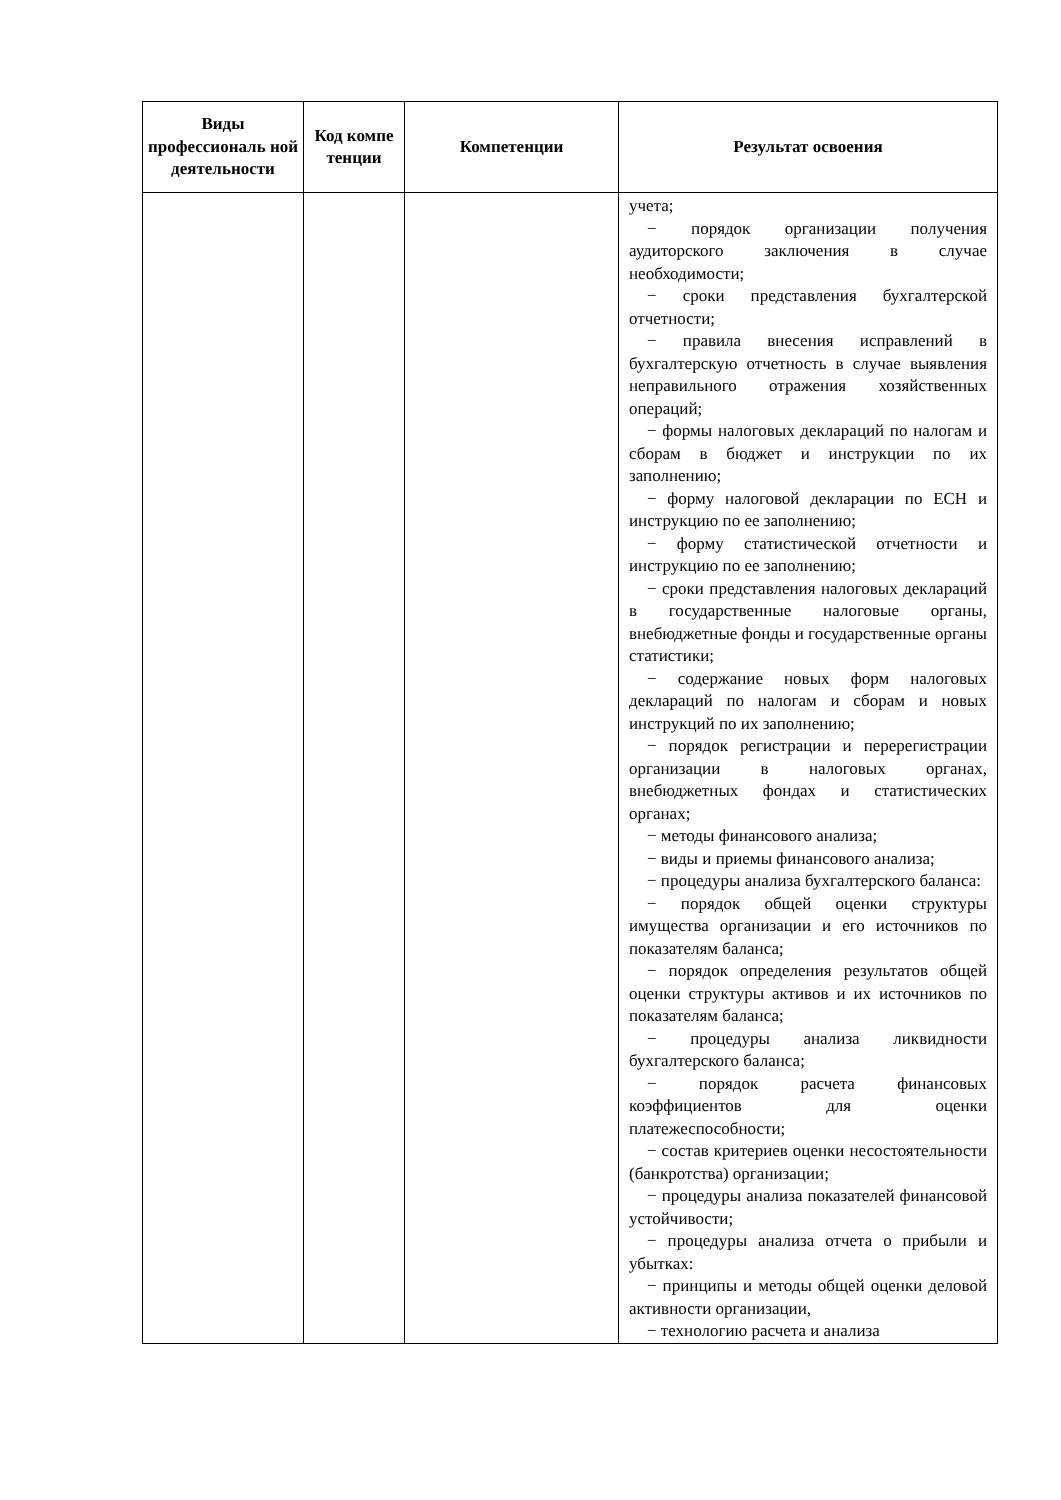| Виды профессиональ ной деятельности | Код компе тенции | Компетенции | Результат освоения |
| --- | --- | --- | --- |
| | | | учета; − порядок организации получения аудиторского заключения в случае необходимости; − сроки представления бухгалтерской отчетности; − правила внесения исправлений в бухгалтерскую отчетность в случае выявления неправильного отражения хозяйственных операций; − формы налоговых деклараций по налогам и сборам в бюджет и инструкции по их заполнению; − форму налоговой декларации по ЕСН и инструкцию по ее заполнению; − форму статистической отчетности и инструкцию по ее заполнению; − сроки представления налоговых деклараций в государственные налоговые органы, внебюджетные фонды и государственные органы статистики; − содержание новых форм налоговых деклараций по налогам и сборам и новых инструкций по их заполнению; − порядок регистрации и перерегистрации организации в налоговых органах, внебюджетных фондах и статистических органах; − методы финансового анализа; − виды и приемы финансового анализа; − процедуры анализа бухгалтерского баланса: − порядок общей оценки структуры имущества организации и его источников по показателям баланса; − порядок определения результатов общей оценки структуры активов и их источников по показателям баланса; − процедуры анализа ликвидности бухгалтерского баланса; − порядок расчета финансовых коэффициентов для оценки платежеспособности; − состав критериев оценки несостоятельности (банкротства) организации; − процедуры анализа показателей финансовой устойчивости; − процедуры анализа отчета о прибыли и убытках: − принципы и методы общей оценки деловой активности организации, − технологию расчета и анализа |